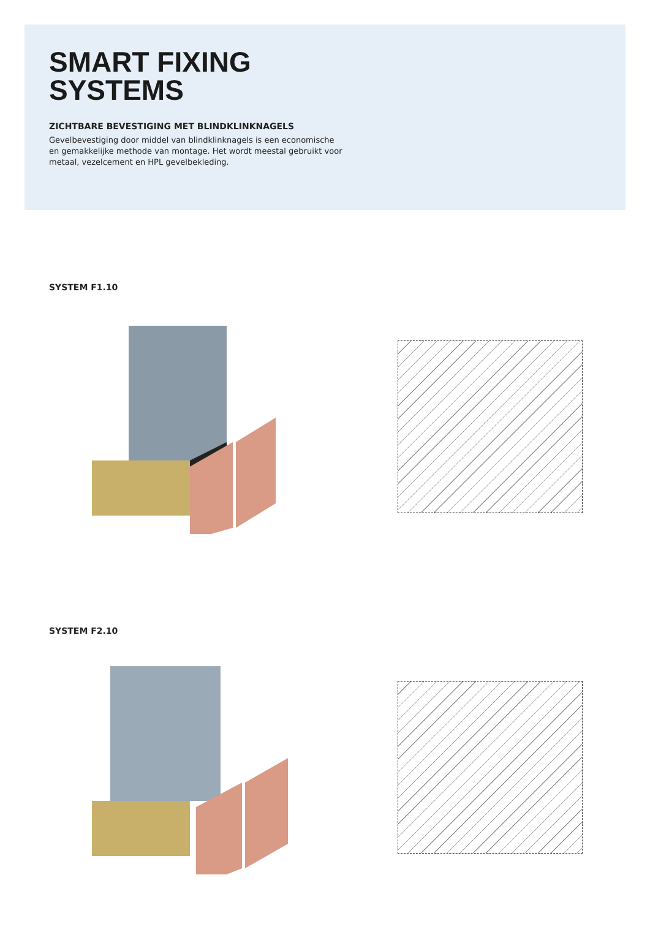SMART FIXING
SYSTEMS
ZICHTBARE BEVESTIGING MET BLINDKLINKNAGELS
Gevelbevestiging door middel van blindklinknagels is een economische en gemakkelijke methode van montage. Het wordt meestal gebruikt voor metaal, vezelcement en HPL gevelbekleding.
SYSTEM F1.10
SYSTEM F2.10